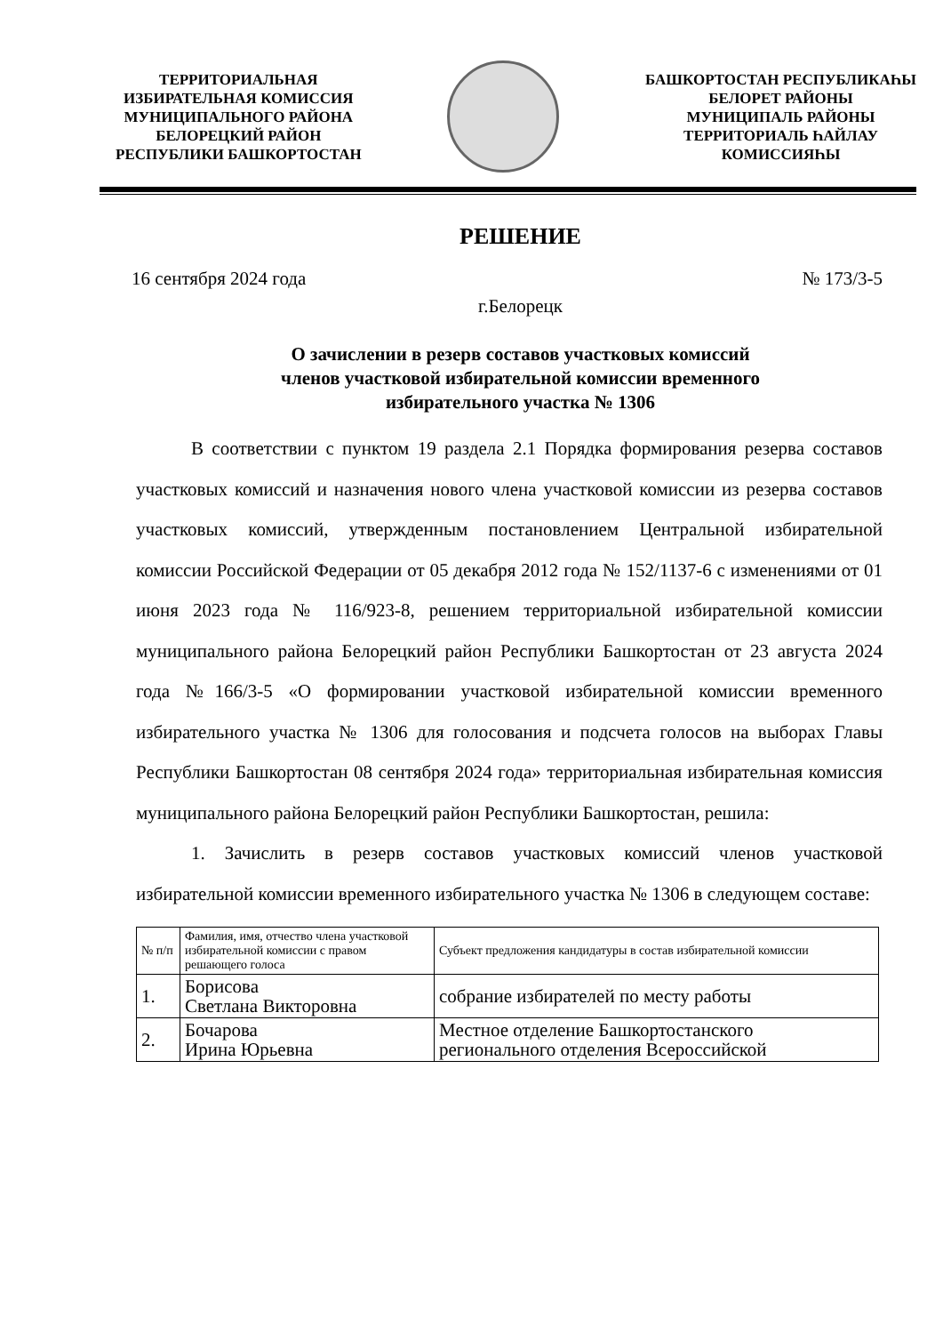ТЕРРИТОРИАЛЬНАЯ
ИЗБИРАТЕЛЬНАЯ КОМИССИЯ
МУНИЦИПАЛЬНОГО РАЙОНА
БЕЛОРЕЦКИЙ РАЙОН
РЕСПУБЛИКИ БАШКОРТОСТАН
БАШКОРТОСТАН РЕСПУБЛИКАҺЫ
БЕЛОРЕТ РАЙОНЫ
МУНИЦИПАЛЬ РАЙОНЫ
ТЕРРИТОРИАЛЬ ҺАЙЛАУ
КОМИССИЯҺЫ
РЕШЕНИЕ
16 сентября 2024 года № 173/3-5
г.Белорецк
О зачислении в резерв составов участковых комиссий
членов участковой избирательной комиссии временного
избирательного участка № 1306
В соответствии с пунктом 19 раздела 2.1 Порядка формирования резерва составов участковых комиссий и назначения нового члена участковой комиссии из резерва составов участковых комиссий, утвержденным постановлением Центральной избирательной комиссии Российской Федерации от 05 декабря 2012 года № 152/1137-6 с изменениями от 01 июня 2023 года № 116/923-8, решением территориальной избирательной комиссии муниципального района Белорецкий район Республики Башкортостан от 23 августа 2024 года №166/3-5 «О формировании участковой избирательной комиссии временного избирательного участка № 1306 для голосования и подсчета голосов на выборах Главы Республики Башкортостан 08 сентября 2024 года» территориальная избирательная комиссия муниципального района Белорецкий район Республики Башкортостан, решила:
1. Зачислить в резерв составов участковых комиссий членов участковой избирательной комиссии временного избирательного участка № 1306 в следующем составе:
| № п/п | Фамилия, имя, отчество члена участковой избирательной комиссии с правом решающего голоса | Субъект предложения кандидатуры в состав избирательной комиссии |
| 1. | Борисова Светлана Викторовна | собрание избирателей по месту работы |
| 2. | Бочарова Ирина Юрьевна | Местное отделение Башкортостанского регионального отделения Всероссийской |